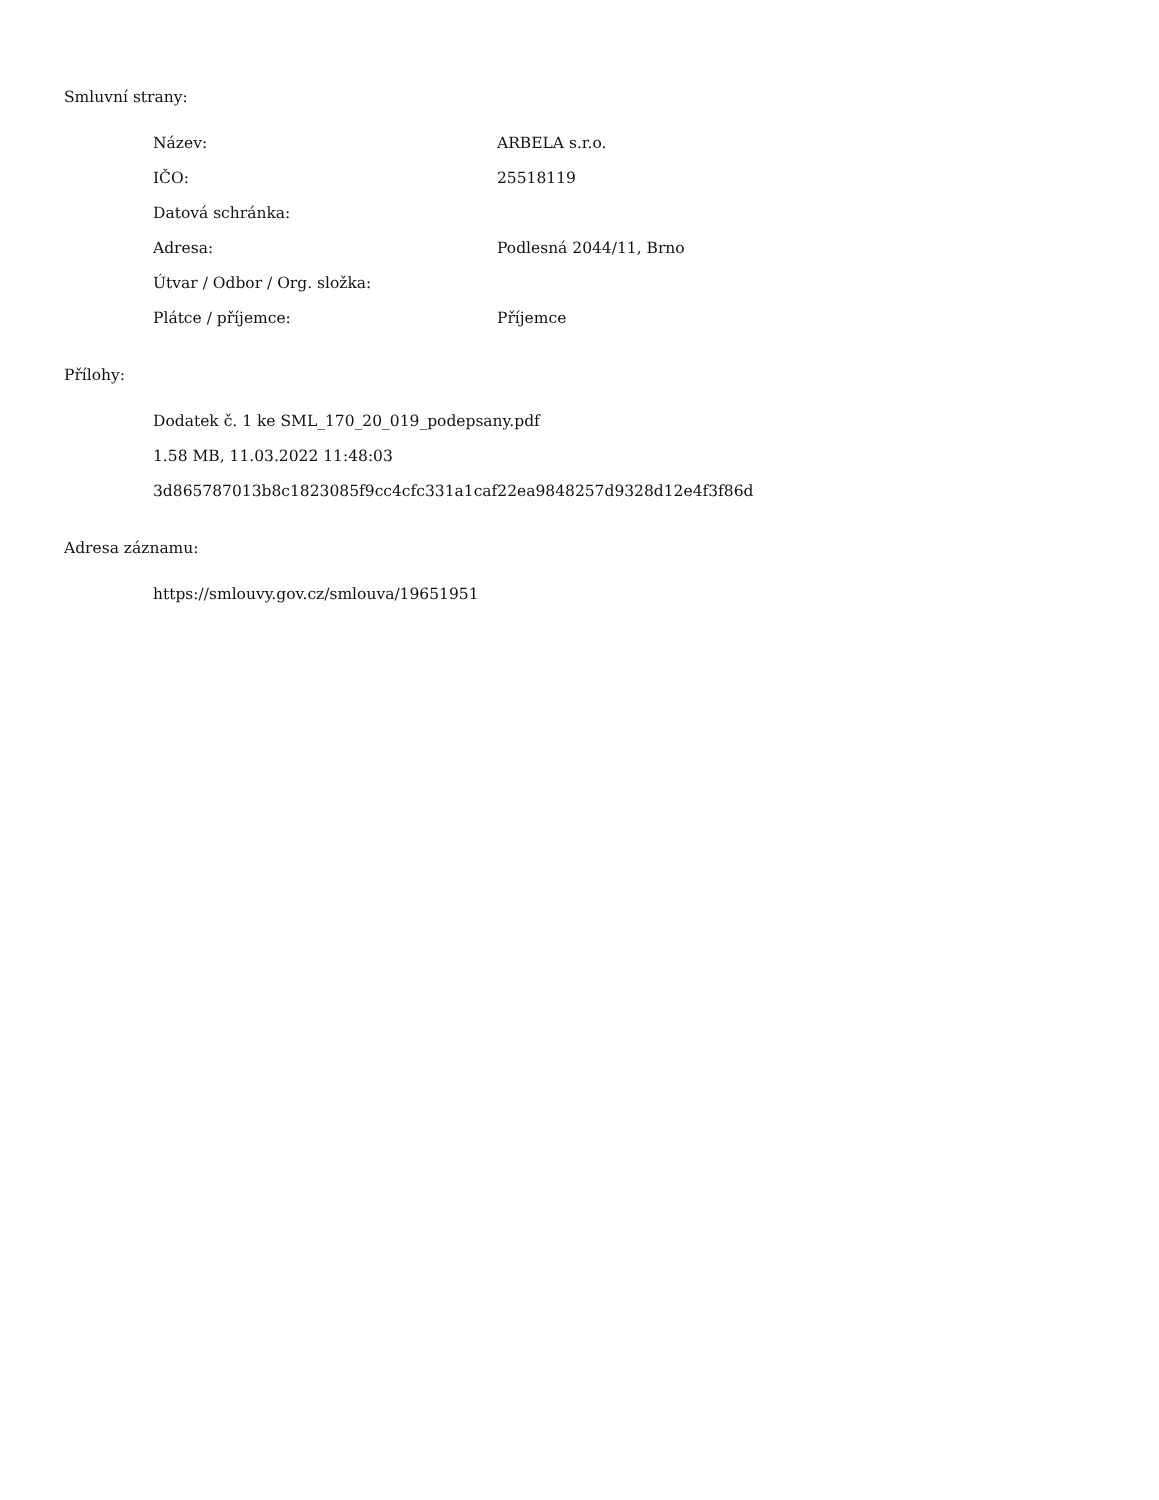Smluvní strany:
| Název: | ARBELA s.r.o. |
| IČO: | 25518119 |
| Datová schránka: | |
| Adresa: | Podlesná 2044/11, Brno |
| Útvar / Odbor / Org. složka: | |
| Plátce / příjemce: | Příjemce |
Přílohy:
Dodatek č. 1 ke SML_170_20_019_podepsany.pdf
1.58 MB, 11.03.2022 11:48:03
3d865787013b8c1823085f9cc4cfc331a1caf22ea9848257d9328d12e4f3f86d
Adresa záznamu:
https://smlouvy.gov.cz/smlouva/19651951